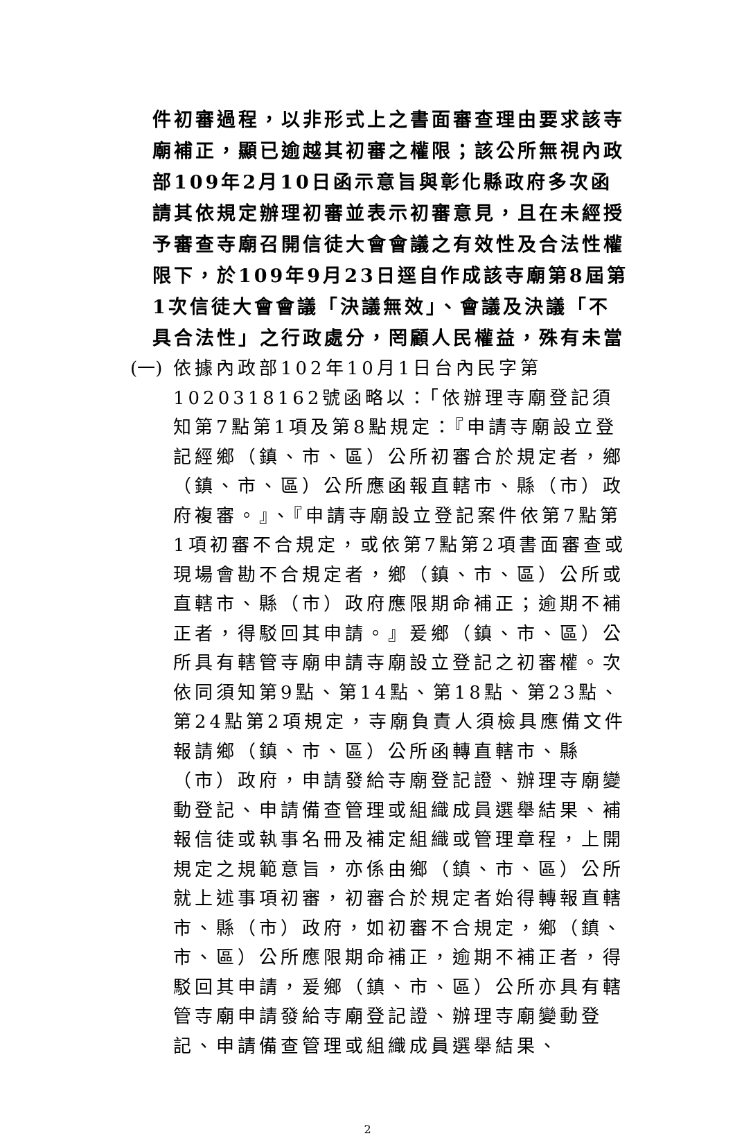件初審過程，以非形式上之書面審查理由要求該寺廟補正，顯已逾越其初審之權限；該公所無視內政部109年2月10日函示意旨與彰化縣政府多次函請其依規定辦理初審並表示初審意見，且在未經授予審查寺廟召開信徒大會會議之有效性及合法性權限下，於109年9月23日逕自作成該寺廟第8屆第1次信徒大會會議「決議無效」、會議及決議「不具合法性」之行政處分，罔顧人民權益，殊有未當
(一) 依據內政部102年10月1日台內民字第1020318162號函略以：「依辦理寺廟登記須知第7點第1項及第8點規定：『申請寺廟設立登記經鄉（鎮、市、區）公所初審合於規定者，鄉（鎮、市、區）公所應函報直轄市、縣（市）政府複審。』、『申請寺廟設立登記案件依第7點第1項初審不合規定，或依第7點第2項書面審查或現場會勘不合規定者，鄉（鎮、市、區）公所或直轄市、縣（市）政府應限期命補正；逾期不補正者，得駁回其申請。』爰鄉（鎮、市、區）公所具有轄管寺廟申請寺廟設立登記之初審權。次依同須知第9點、第14點、第18點、第23點、第24點第2項規定，寺廟負責人須檢具應備文件報請鄉（鎮、市、區）公所函轉直轄市、縣（市）政府，申請發給寺廟登記證、辦理寺廟變動登記、申請備查管理或組織成員選舉結果、補報信徒或執事名冊及補定組織或管理章程，上開規定之規範意旨，亦係由鄉（鎮、市、區）公所就上述事項初審，初審合於規定者始得轉報直轄市、縣（市）政府，如初審不合規定，鄉（鎮、市、區）公所應限期命補正，逾期不補正者，得駁回其申請，爰鄉（鎮、市、區）公所亦具有轄管寺廟申請發給寺廟登記證、辦理寺廟變動登記、申請備查管理或組織成員選舉結果、
2